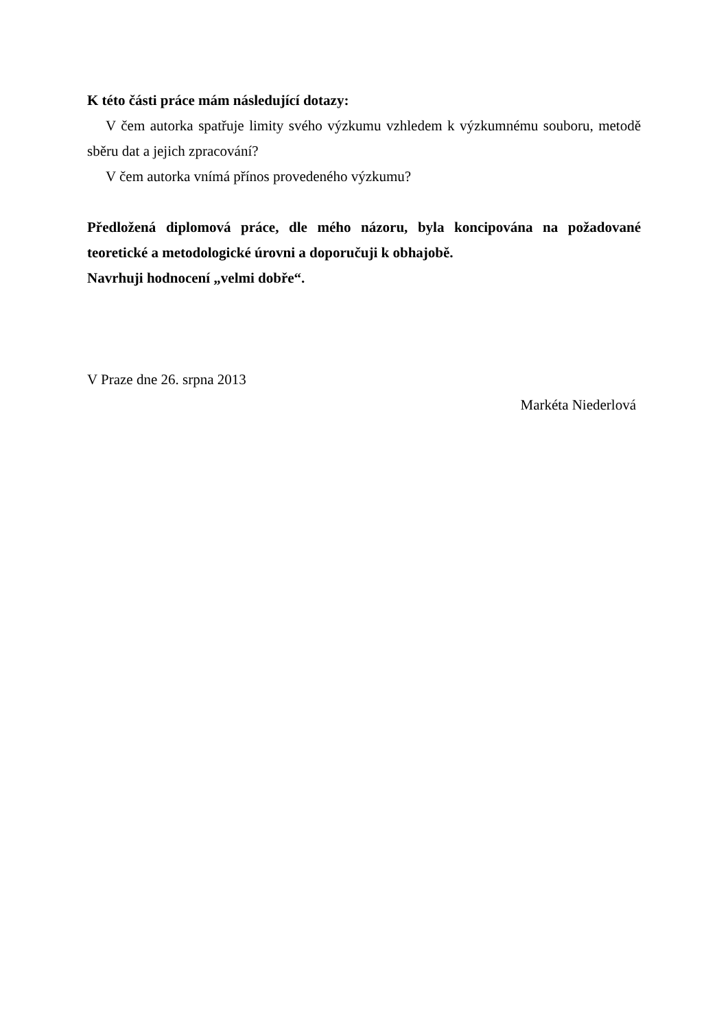K této části práce mám následující dotazy:
V čem autorka spatřuje limity svého výzkumu vzhledem k výzkumnému souboru, metodě sběru dat a jejich zpracování?
V čem autorka vnímá přínos provedeného výzkumu?
Předložená diplomová práce, dle mého názoru, byla koncipována na požadované teoretické a metodologické úrovni a doporučuji k obhajobě.
Navrhuji hodnocení „velmi dobře“.
V Praze dne 26. srpna 2013
Markéta Niederlová